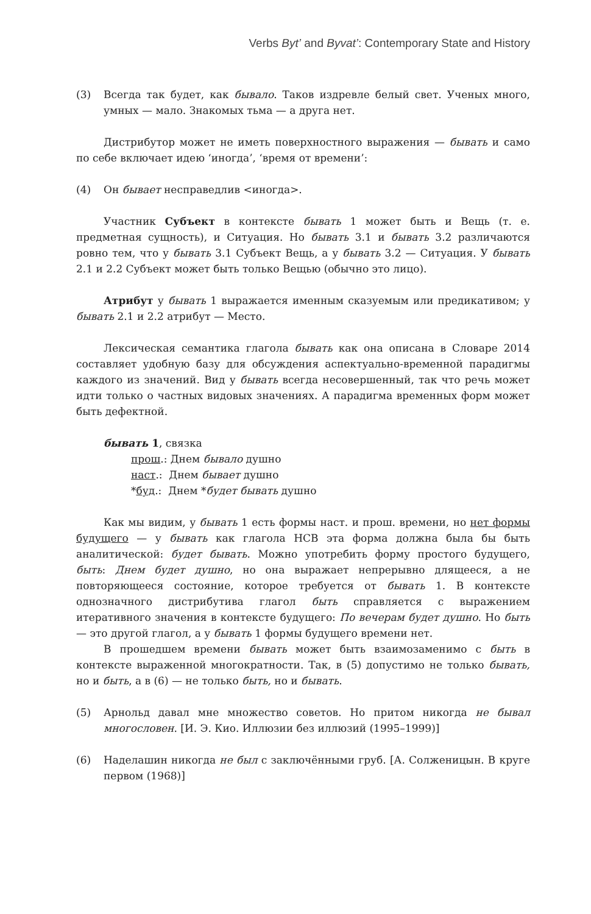Verbs Byt’ and Byvat’: Contemporary State and History
(3) Всегда так будет, как бывало. Таков издревле белый свет. Ученых много, умных — мало. Знакомых тьма — а друга нет.
Дистрибутор может не иметь поверхностного выражения — бывать и само по себе включает идею ‘иногда’, ‘время от времени’:
(4) Он бывает несправедлив <иногда>.
Участник Субъект в контексте бывать 1 может быть и Вещь (т. е. предметная сущность), и Ситуация. Но бывать 3.1 и бывать 3.2 различаются ровно тем, что у бывать 3.1 Субъект Вещь, а у бывать 3.2 — Ситуация. У бывать 2.1 и 2.2 Субъект может быть только Вещью (обычно это лицо).
Атрибут у бывать 1 выражается именным сказуемым или предикативом; у бывать 2.1 и 2.2 атрибут — Место.
Лексическая семантика глагола бывать как она описана в Словаре 2014 составляет удобную базу для обсуждения аспектуально-временной парадигмы каждого из значений. Вид у бывать всегда несовершенный, так что речь может идти только о частных видовых значениях. А парадигма временных форм может быть дефектной.
бывать 1, связка
прош.: Днем бывало душно
наст.: Днем бывает душно
*буд.: Днем *будет бывать душно
Как мы видим, у бывать 1 есть формы наст. и прош. времени, но нет формы будущего — у бывать как глагола НСВ эта форма должна была бы быть аналитической: будет бывать. Можно употребить форму простого будущего, быть: Днем будет душно, но она выражает непрерывно длящееся, а не повторяющееся состояние, которое требуется от бывать 1. В контексте однозначного дистрибутива глагол быть справляется с выражением итеративного значения в контексте будущего: По вечерам будет душно. Но быть — это другой глагол, а у бывать 1 формы будущего времени нет.
В прошедшем времени бывать может быть взаимозаменимо с быть в контексте выраженной многократности. Так, в (5) допустимо не только бывать, но и быть, а в (6) — не только быть, но и бывать.
(5) Арнольд давал мне множество советов. Но притом никогда не бывал многословен. [И. Э. Кио. Иллюзии без иллюзий (1995–1999)]
(6) Наделашин никогда не был с заключёнными груб. [А. Солженицын. В круге первом (1968)]